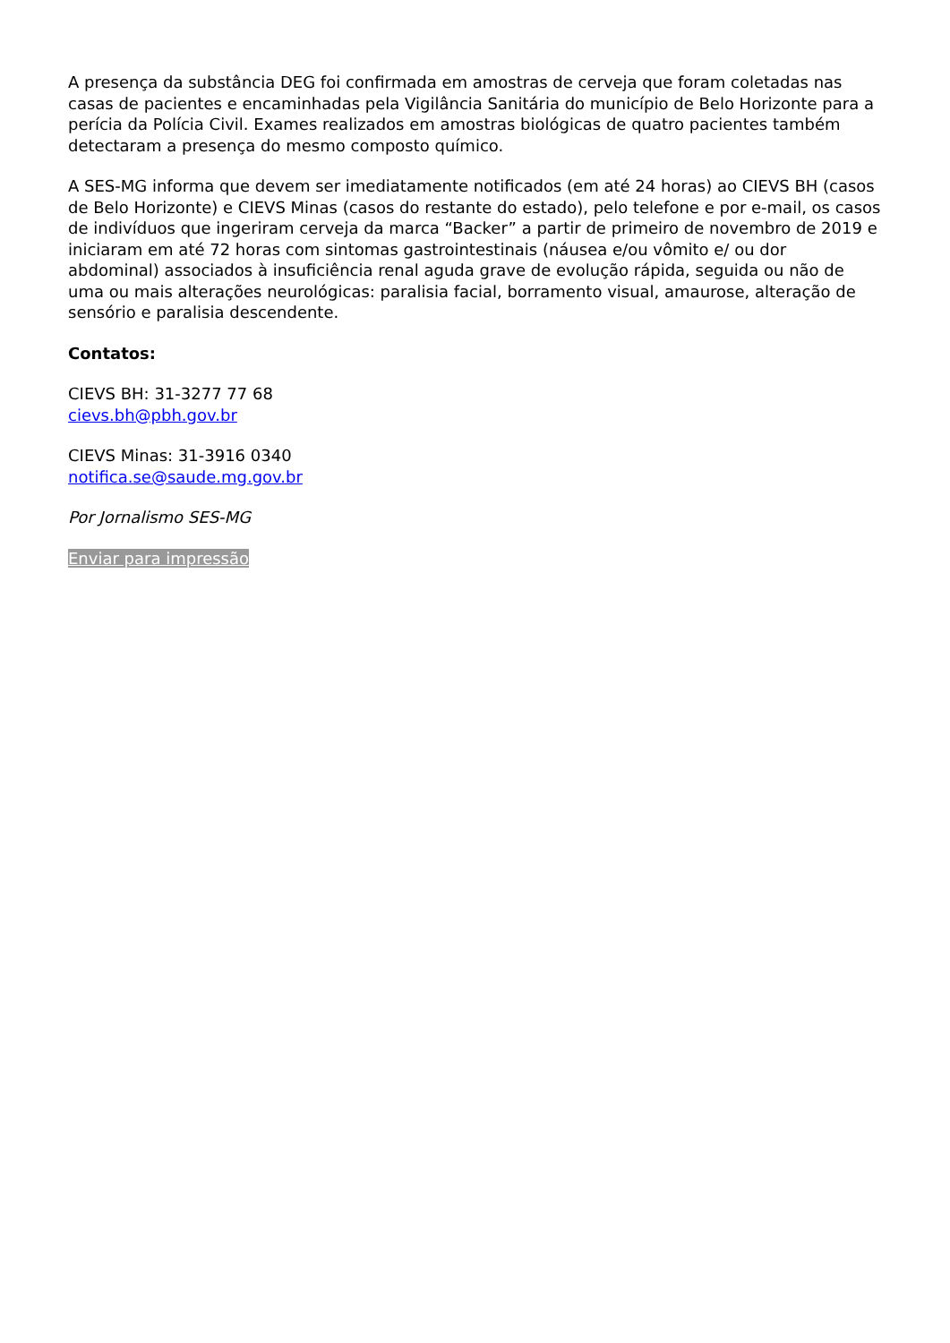A presença da substância DEG foi confirmada em amostras de cerveja que foram coletadas nas casas de pacientes e encaminhadas pela Vigilância Sanitária do município de Belo Horizonte para a perícia da Polícia Civil. Exames realizados em amostras biológicas de quatro pacientes também detectaram a presença do mesmo composto químico.
A SES-MG informa que devem ser imediatamente notificados (em até 24 horas) ao CIEVS BH (casos de Belo Horizonte) e CIEVS Minas (casos do restante do estado), pelo telefone e por e-mail, os casos de indivíduos que ingeriram cerveja da marca “Backer” a partir de primeiro de novembro de 2019 e iniciaram em até 72 horas com sintomas gastrointestinais (náusea e/ou vômito e/ ou dor abdominal) associados à insuficiência renal aguda grave de evolução rápida, seguida ou não de uma ou mais alterações neurológicas: paralisia facial, borramento visual, amaurose, alteração de sensório e paralisia descendente.
Contatos:
CIEVS BH: 31-3277 77 68
cievs.bh@pbh.gov.br
CIEVS Minas: 31-3916 0340
notifica.se@saude.mg.gov.br
Por Jornalismo SES-MG
Enviar para impressão